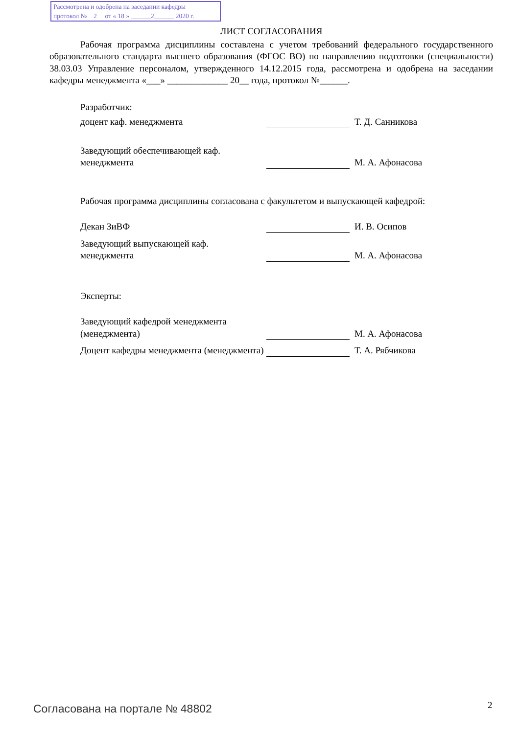Рассмотрена и одобрена на заседании кафедры
протокол № 2 от « 18 » ______2______ 2020 г.
ЛИСТ СОГЛАСОВАНИЯ
Рабочая программа дисциплины составлена с учетом требований федерального государственного образовательного стандарта высшего образования (ФГОС ВО) по направлению подготовки (специальности) 38.03.03 Управление персоналом, утвержденного 14.12.2015 года, рассмотрена и одобрена на заседании кафедры менеджмента «___» _____________ 20__ года, протокол №______.
Разработчик:
доцент каф. менеджмента
Т. Д. Санникова
Заведующий обеспечивающей каф.
менеджмента
М. А. Афонасова
Рабочая программа дисциплины согласована с факультетом и выпускающей кафедрой:
Декан ЗиВФ
И. В. Осипов
Заведующий выпускающей каф.
менеджмента
М. А. Афонасова
Эксперты:
Заведующий кафедрой менеджмента (менеджмента)
М. А. Афонасова
Доцент кафедры менеджмента (менеджмента)
Т. А. Рябчикова
Согласована на портале № 48802 2